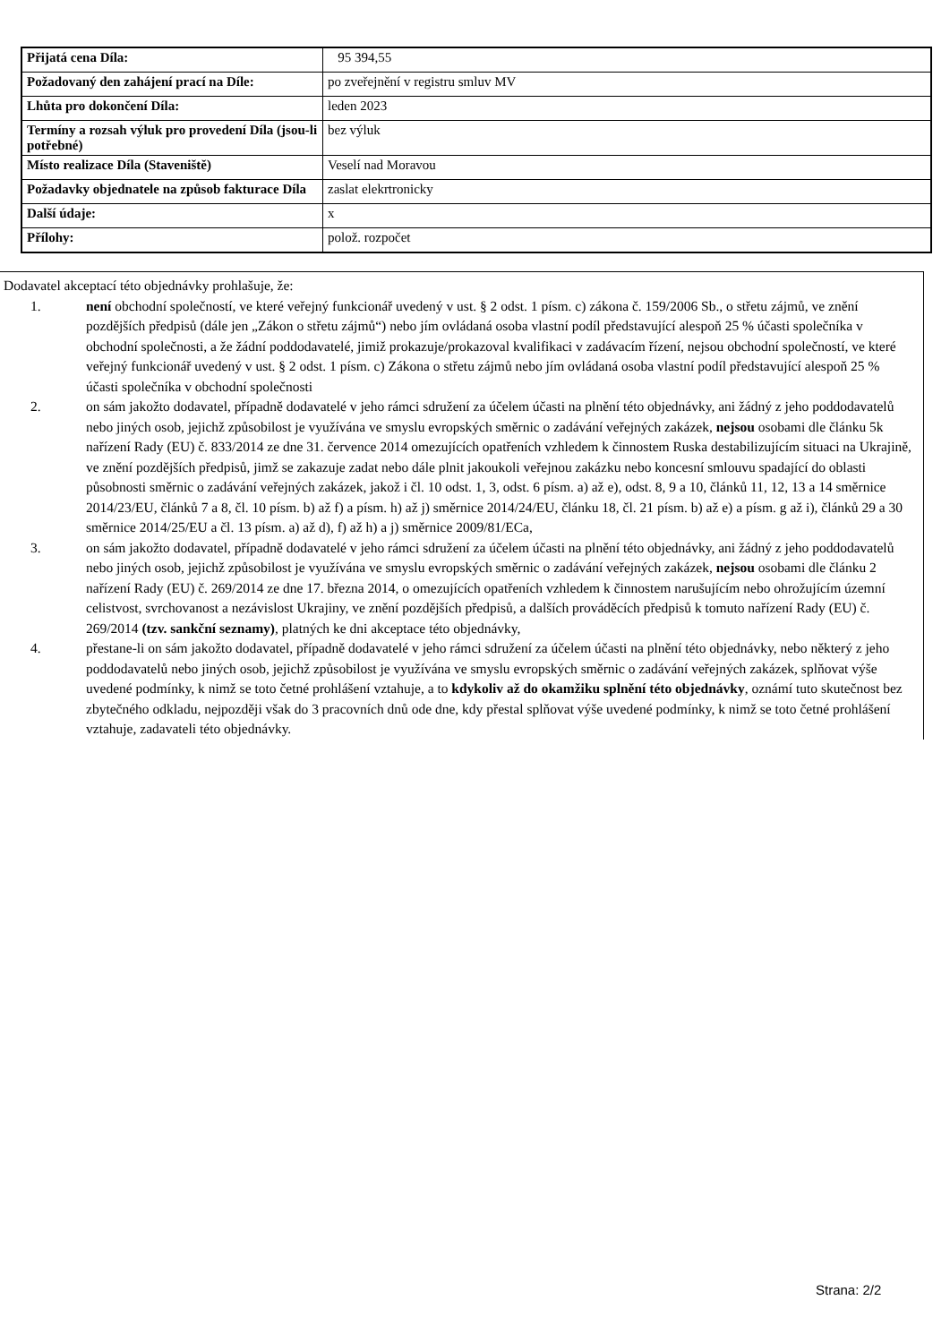| Přijatá cena Díla: | 95 394,55 |
| Požadovaný den zahájení prací na Díle: | po zveřejnění v registru smluv MV |
| Lhůta pro dokončení Díla: | leden 2023 |
| Termíny a rozsah výluk pro provedení Díla (jsou-li potřebné) | bez výluk |
| Místo realizace Díla (Staveniště) | Veselí nad Moravou |
| Požadavky objednatele na způsob fakturace Díla | zaslat elekrtronicky |
| Další údaje: | x |
| Přílohy: | polož. rozpočet |
Dodavatel akceptací této objednávky prohlašuje, že:
1. není obchodní společností, ve které veřejný funkcionář uvedený v ust. § 2 odst. 1 písm. c) zákona č. 159/2006 Sb., o střetu zájmů, ve znění pozdějších předpisů (dále jen „Zákon o střetu zájmů“) nebo jím ovládaná osoba vlastní podíl představující alespoň 25 % účasti společníka v obchodní společnosti, a že žádní poddodavatelé, jimiž prokazuje/prokazoval kvalifikaci v zadávacím řízení, nejsou obchodní společností, ve které veřejný funkcionář uvedený v ust. § 2 odst. 1 písm. c) Zákona o střetu zájmů nebo jím ovládaná osoba vlastní podíl představující alespoň 25 % účasti společníka v obchodní společnosti
2. on sám jakožto dodavatel, případně dodavatelé v jeho rámci sdružení za účelem účasti na plnění této objednávky, ani žádný z jeho poddodavatelů nebo jiných osob, jejichž způsobilost je využívána ve smyslu evropských směrnic o zadávání veřejných zakázek, nejsou osobami dle článku 5k nařízení Rady (EU) č. 833/2014 ze dne 31. července 2014 omezujících opatřeních vzhledem k činnostem Ruska destabilizujícím situaci na Ukrajině, ve znění pozdějších předpisů, jimž se zakazuje zadat nebo dále plnit jakoukoli veřejnou zakázku nebo koncesní smlouvu spadající do oblasti působnosti směrnic o zadávání veřejných zakázek, jakož i čl. 10 odst. 1, 3, odst. 6 písm. a) až e), odst. 8, 9 a 10, článků 11, 12, 13 a 14 směrnice 2014/23/EU, článků 7 a 8, čl. 10 písm. b) až f) a písm. h) až j) směrnice 2014/24/EU, článku 18, čl. 21 písm. b) až e) a písm. g až i), článků 29 a 30 směrnice 2014/25/EU a čl. 13 písm. a) až d), f) až h) a j) směrnice 2009/81/ECa,
3. on sám jakožto dodavatel, případně dodavatelé v jeho rámci sdružení za účelem účasti na plnění této objednávky, ani žádný z jeho poddodavatelů nebo jiných osob, jejichž způsobilost je využívána ve smyslu evropských směrnic o zadávání veřejných zakázek, nejsou osobami dle článku 2 nařízení Rady (EU) č. 269/2014 ze dne 17. března 2014, o omezujících opatřeních vzhledem k činnostem narušujícím nebo ohrožujícím územní celistvost, svrchovanost a nezávislost Ukrajiny, ve znění pozdějších předpisů, a dalších prováděcích předpisů k tomuto nařízení Rady (EU) č. 269/2014 (tzv. sankční seznamy), platných ke dni akceptace této objednávky,
4. přestane-li on sám jakožto dodavatel, případně dodavatelé v jeho rámci sdružení za účelem účasti na plnění této objednávky, nebo některý z jeho poddodavatelů nebo jiných osob, jejichž způsobilost je využívána ve smyslu evropských směrnic o zadávání veřejných zakázek, splňovat výše uvedené podmínky, k nimž se toto četné prohlášení vztahuje, a to kdykoliv až do okamžiku splnění této objednávky, oznámí tuto skutečnost bez zbytečného odkladu, nejpozději však do 3 pracovních dnů ode dne, kdy přestal splňovat výše uvedené podmínky, k nimž se toto četné prohlášení vztahuje, zadavateli této objednávky.
Strana: 2/2